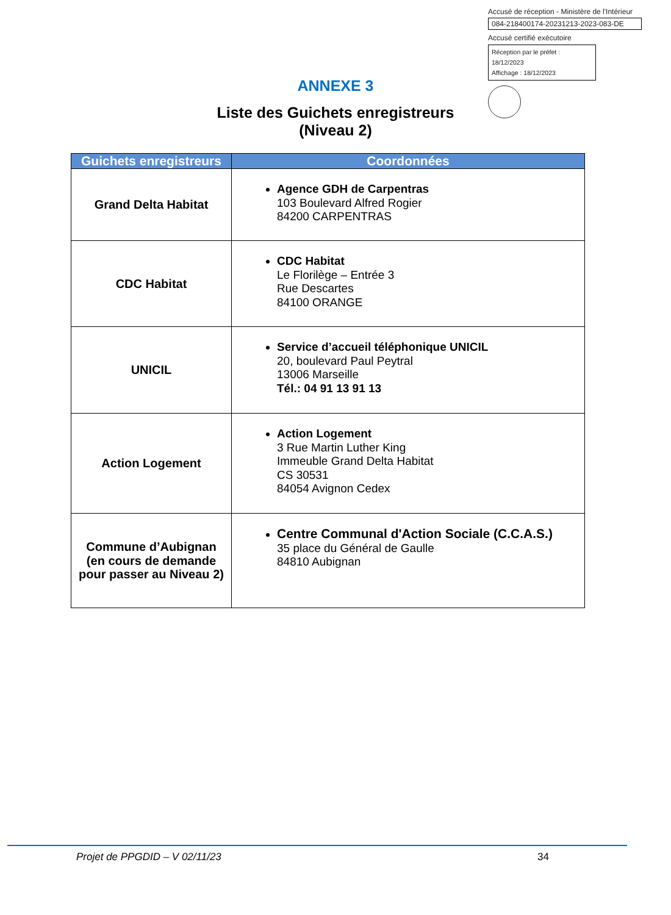Accusé de réception - Ministère de l'Intérieur
084-218400174-20231213-2023-083-DE
Accusé certifié exécutoire
Réception par le préfet : 18/12/2023
Affichage : 18/12/2023
ANNEXE 3
Liste des Guichets enregistreurs
(Niveau 2)
| Guichets enregistreurs | Coordonnées |
| --- | --- |
| Grand Delta Habitat | Agence GDH de Carpentras 103 Boulevard Alfred Rogier 84200 CARPENTRAS |
| CDC Habitat | CDC Habitat Le Florilège – Entrée 3 Rue Descartes 84100 ORANGE |
| UNICIL | Service d’accueil téléphonique UNICIL 20, boulevard Paul Peytral 13006 Marseille Tél.: 04 91 13 91 13 |
| Action Logement | Action Logement 3 Rue Martin Luther King Immeuble Grand Delta Habitat CS 30531 84054 Avignon Cedex |
| Commune d’Aubignan (en cours de demande pour passer au Niveau 2) | Centre Communal d'Action Sociale (C.C.A.S.) 35 place du Général de Gaulle 84810 Aubignan |
Projet de PPGDID – V 02/11/23 34